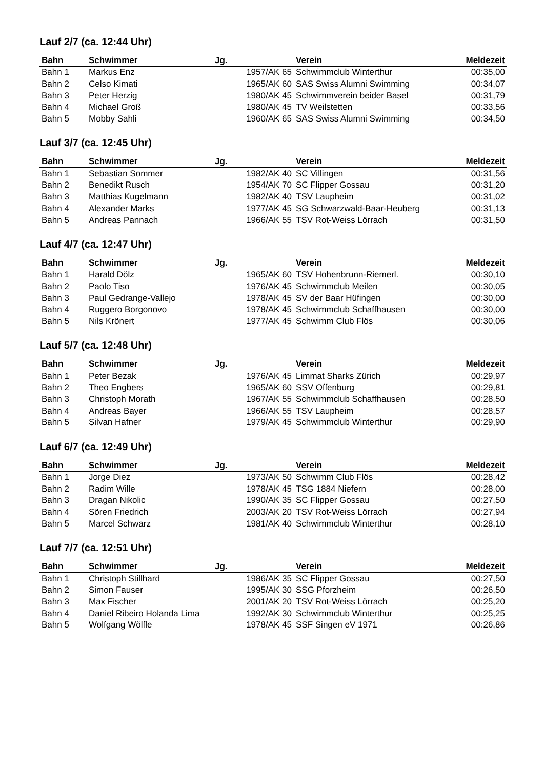Lauf 2/7 (ca. 12:44 Uhr)
| Bahn | Schwimmer | Jg. | Verein | Meldezeit |
| --- | --- | --- | --- | --- |
| Bahn 1 | Markus Enz | 1957/AK 65 | Schwimmclub Winterthur | 00:35,00 |
| Bahn 2 | Celso Kimati | 1965/AK 60 | SAS Swiss Alumni Swimming | 00:34,07 |
| Bahn 3 | Peter Herzig | 1980/AK 45 | Schwimmverein beider Basel | 00:31,79 |
| Bahn 4 | Michael Groß | 1980/AK 45 | TV Weilstetten | 00:33,56 |
| Bahn 5 | Mobby Sahli | 1960/AK 65 | SAS Swiss Alumni Swimming | 00:34,50 |
Lauf 3/7 (ca. 12:45 Uhr)
| Bahn | Schwimmer | Jg. | Verein | Meldezeit |
| --- | --- | --- | --- | --- |
| Bahn 1 | Sebastian Sommer | 1982/AK 40 | SC Villingen | 00:31,56 |
| Bahn 2 | Benedikt Rusch | 1954/AK 70 | SC Flipper Gossau | 00:31,20 |
| Bahn 3 | Matthias Kugelmann | 1982/AK 40 | TSV Laupheim | 00:31,02 |
| Bahn 4 | Alexander Marks | 1977/AK 45 | SG Schwarzwald-Baar-Heuberg | 00:31,13 |
| Bahn 5 | Andreas Pannach | 1966/AK 55 | TSV Rot-Weiss Lörrach | 00:31,50 |
Lauf 4/7 (ca. 12:47 Uhr)
| Bahn | Schwimmer | Jg. | Verein | Meldezeit |
| --- | --- | --- | --- | --- |
| Bahn 1 | Harald Dölz | 1965/AK 60 | TSV Hohenbrunn-Riemerl. | 00:30,10 |
| Bahn 2 | Paolo Tiso | 1976/AK 45 | Schwimmclub Meilen | 00:30,05 |
| Bahn 3 | Paul Gedrange-Vallejo | 1978/AK 45 | SV der Baar Hüfingen | 00:30,00 |
| Bahn 4 | Ruggero Borgonovo | 1978/AK 45 | Schwimmclub Schaffhausen | 00:30,00 |
| Bahn 5 | Nils Krönert | 1977/AK 45 | Schwimm Club Flös | 00:30,06 |
Lauf 5/7 (ca. 12:48 Uhr)
| Bahn | Schwimmer | Jg. | Verein | Meldezeit |
| --- | --- | --- | --- | --- |
| Bahn 1 | Peter Bezak | 1976/AK 45 | Limmat Sharks Zürich | 00:29,97 |
| Bahn 2 | Theo Engbers | 1965/AK 60 | SSV Offenburg | 00:29,81 |
| Bahn 3 | Christoph Morath | 1967/AK 55 | Schwimmclub Schaffhausen | 00:28,50 |
| Bahn 4 | Andreas Bayer | 1966/AK 55 | TSV Laupheim | 00:28,57 |
| Bahn 5 | Silvan Hafner | 1979/AK 45 | Schwimmclub Winterthur | 00:29,90 |
Lauf 6/7 (ca. 12:49 Uhr)
| Bahn | Schwimmer | Jg. | Verein | Meldezeit |
| --- | --- | --- | --- | --- |
| Bahn 1 | Jorge Diez | 1973/AK 50 | Schwimm Club Flös | 00:28,42 |
| Bahn 2 | Radim Wille | 1978/AK 45 | TSG 1884 Niefern | 00:28,00 |
| Bahn 3 | Dragan Nikolic | 1990/AK 35 | SC Flipper Gossau | 00:27,50 |
| Bahn 4 | Sören Friedrich | 2003/AK 20 | TSV Rot-Weiss Lörrach | 00:27,94 |
| Bahn 5 | Marcel Schwarz | 1981/AK 40 | Schwimmclub Winterthur | 00:28,10 |
Lauf 7/7 (ca. 12:51 Uhr)
| Bahn | Schwimmer | Jg. | Verein | Meldezeit |
| --- | --- | --- | --- | --- |
| Bahn 1 | Christoph Stillhard | 1986/AK 35 | SC Flipper Gossau | 00:27,50 |
| Bahn 2 | Simon Fauser | 1995/AK 30 | SSG Pforzheim | 00:26,50 |
| Bahn 3 | Max Fischer | 2001/AK 20 | TSV Rot-Weiss Lörrach | 00:25,20 |
| Bahn 4 | Daniel Ribeiro Holanda Lima | 1992/AK 30 | Schwimmclub Winterthur | 00:25,25 |
| Bahn 5 | Wolfgang Wölfle | 1978/AK 45 | SSF Singen eV 1971 | 00:26,86 |